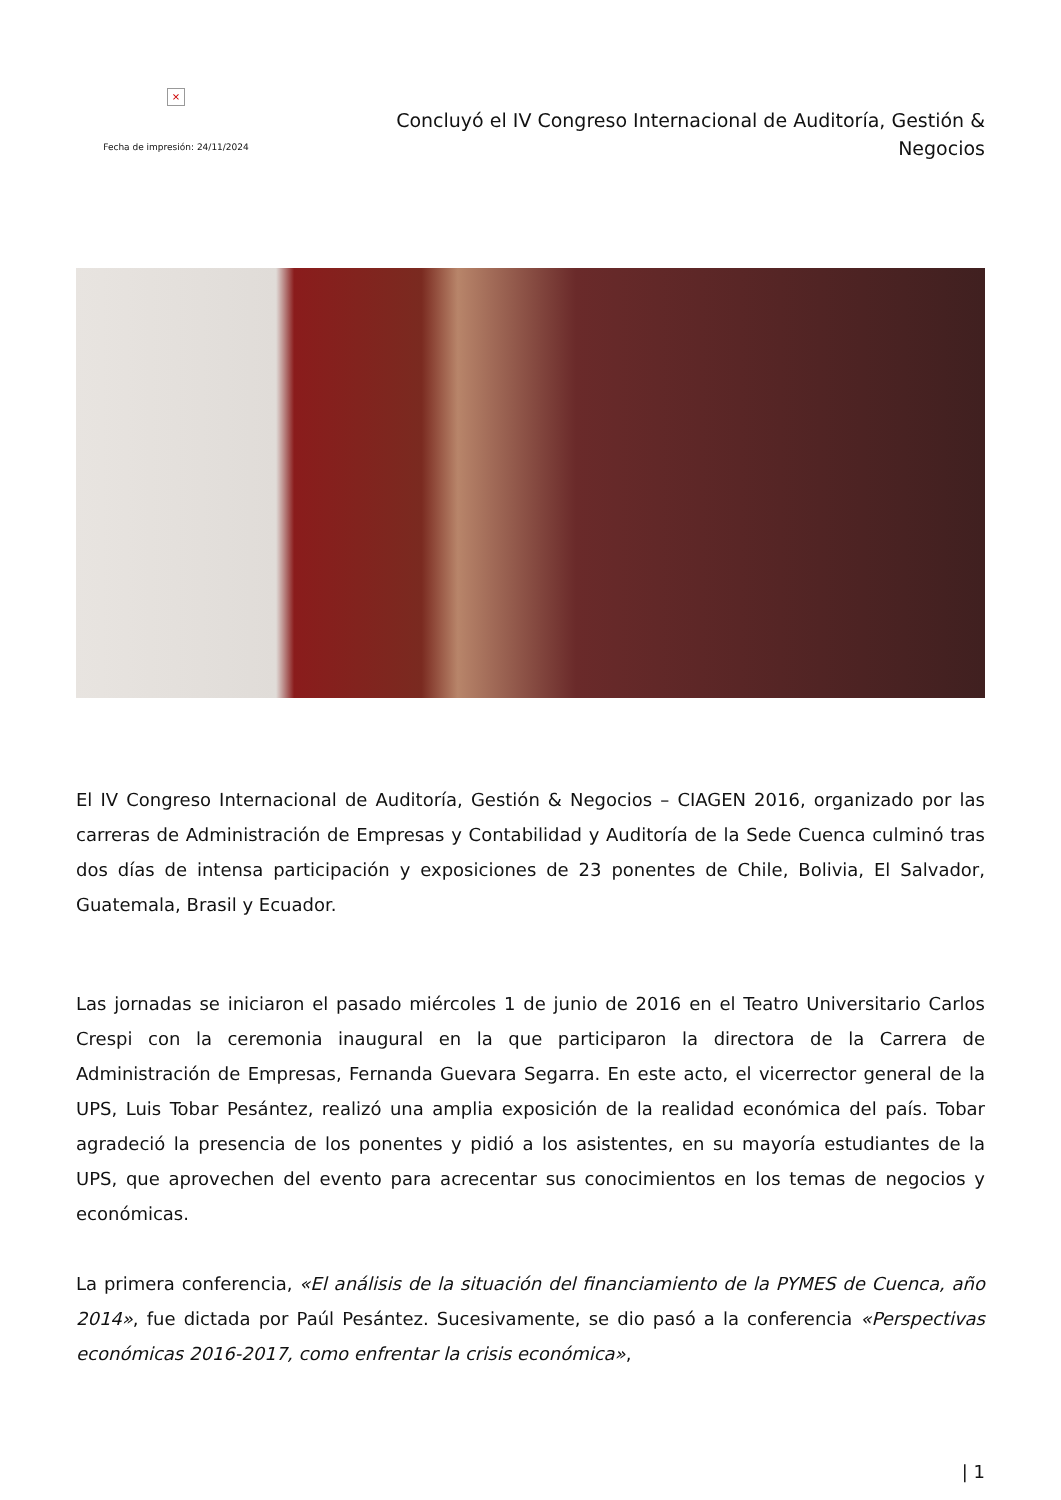×
Fecha de impresión: 24/11/2024
Concluyó el IV Congreso Internacional de Auditoría, Gestión & Negocios
El IV Congreso Internacional de Auditoría, Gestión & Negocios – CIAGEN 2016, organizado por las carreras de Administración de Empresas y Contabilidad y Auditoría de la Sede Cuenca culminó tras dos días de intensa participación y exposiciones de 23 ponentes de Chile, Bolivia, El Salvador, Guatemala, Brasil y Ecuador.
Las jornadas se iniciaron el pasado miércoles 1 de junio de 2016 en el Teatro Universitario Carlos Crespi con la ceremonia inaugural en la que participaron la directora de la Carrera de Administración de Empresas, Fernanda Guevara Segarra. En este acto, el vicerrector general de la UPS, Luis Tobar Pesántez, realizó una amplia exposición de la realidad económica del país. Tobar agradeció la presencia de los ponentes y pidió a los asistentes, en su mayoría estudiantes de la UPS, que aprovechen del evento para acrecentar sus conocimientos en los temas de negocios y económicas.
La primera conferencia, «El análisis de la situación del financiamiento de la PYMES de Cuenca, año 2014», fue dictada por Paúl Pesántez. Sucesivamente, se dio pasó a la conferencia «Perspectivas económicas 2016-2017, como enfrentar la crisis económica»,
| 1